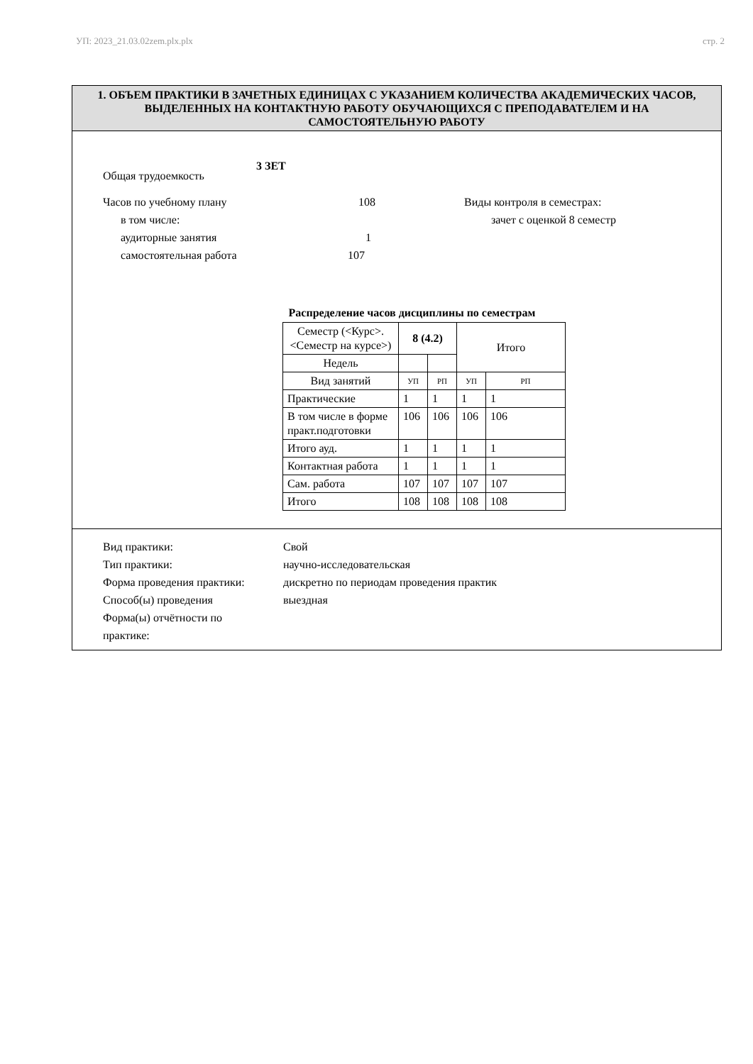УП: 2023_21.03.02zem.plx.plx стр. 2
1. ОБЪЕМ ПРАКТИКИ В ЗАЧЕТНЫХ ЕДИНИЦАХ С УКАЗАНИЕМ КОЛИЧЕСТВА АКАДЕМИЧЕСКИХ ЧАСОВ, ВЫДЕЛЕННЫХ НА КОНТАКТНУЮ РАБОТУ ОБУЧАЮЩИХСЯ С ПРЕПОДАВАТЕЛЕМ И НА САМОСТОЯТЕЛЬНУЮ РАБОТУ
Общая трудоемкость 3 ЗЕТ
Часов по учебному плану 108
в том числе:
аудиторные занятия 1
самостоятельная работа 107
Виды контроля в семестрах:
зачет с оценкой 8 семестр
Распределение часов дисциплины по семестрам
| Семестр (<Курс>.<Семестр на курсе>) | 8 (4.2) | | Итого | |
| Недель | | | | |
| Вид занятий | УП | РП | УП | РП |
| Практические | 1 | 1 | 1 | 1 |
| В том числе в форме практ.подготовки | 106 | 106 | 106 | 106 |
| Итого ауд. | 1 | 1 | 1 | 1 |
| Контактная работа | 1 | 1 | 1 | 1 |
| Сам. работа | 107 | 107 | 107 | 107 |
| Итого | 108 | 108 | 108 | 108 |
Вид практики: Свой
Тип практики: научно-исследовательская
Форма проведения практики: дискретно по периодам проведения практик
Способ(ы) проведения выездная
Форма(ы) отчётности по практике: